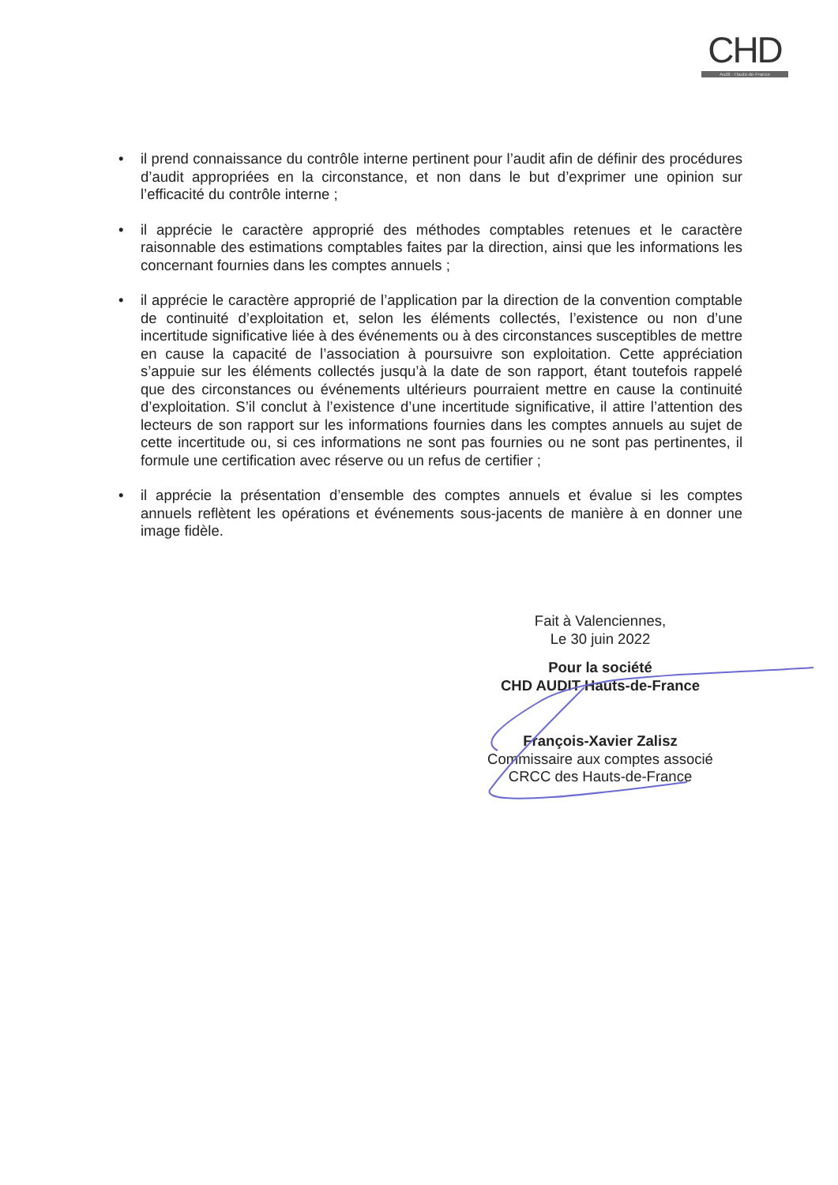CHD
Audit - Hauts-de-France
• il prend connaissance du contrôle interne pertinent pour l’audit afin de définir des procédures d’audit appropriées en la circonstance, et non dans le but d’exprimer une opinion sur l’efficacité du contrôle interne ;
• il apprécie le caractère approprié des méthodes comptables retenues et le caractère raisonnable des estimations comptables faites par la direction, ainsi que les informations les concernant fournies dans les comptes annuels ;
• il apprécie le caractère approprié de l’application par la direction de la convention comptable de continuité d’exploitation et, selon les éléments collectés, l’existence ou non d’une incertitude significative liée à des événements ou à des circonstances susceptibles de mettre en cause la capacité de l’association à poursuivre son exploitation. Cette appréciation s’appuie sur les éléments collectés jusqu’à la date de son rapport, étant toutefois rappelé que des circonstances ou événements ultérieurs pourraient mettre en cause la continuité d’exploitation. S’il conclut à l’existence d’une incertitude significative, il attire l’attention des lecteurs de son rapport sur les informations fournies dans les comptes annuels au sujet de cette incertitude ou, si ces informations ne sont pas fournies ou ne sont pas pertinentes, il formule une certification avec réserve ou un refus de certifier ;
• il apprécie la présentation d’ensemble des comptes annuels et évalue si les comptes annuels reflètent les opérations et événements sous-jacents de manière à en donner une image fidèle.
Fait à Valenciennes,
Le 30 juin 2022
Pour la société
CHD AUDIT Hauts-de-France
François-Xavier Zalisz
Commissaire aux comptes associé
CRCC des Hauts-de-France